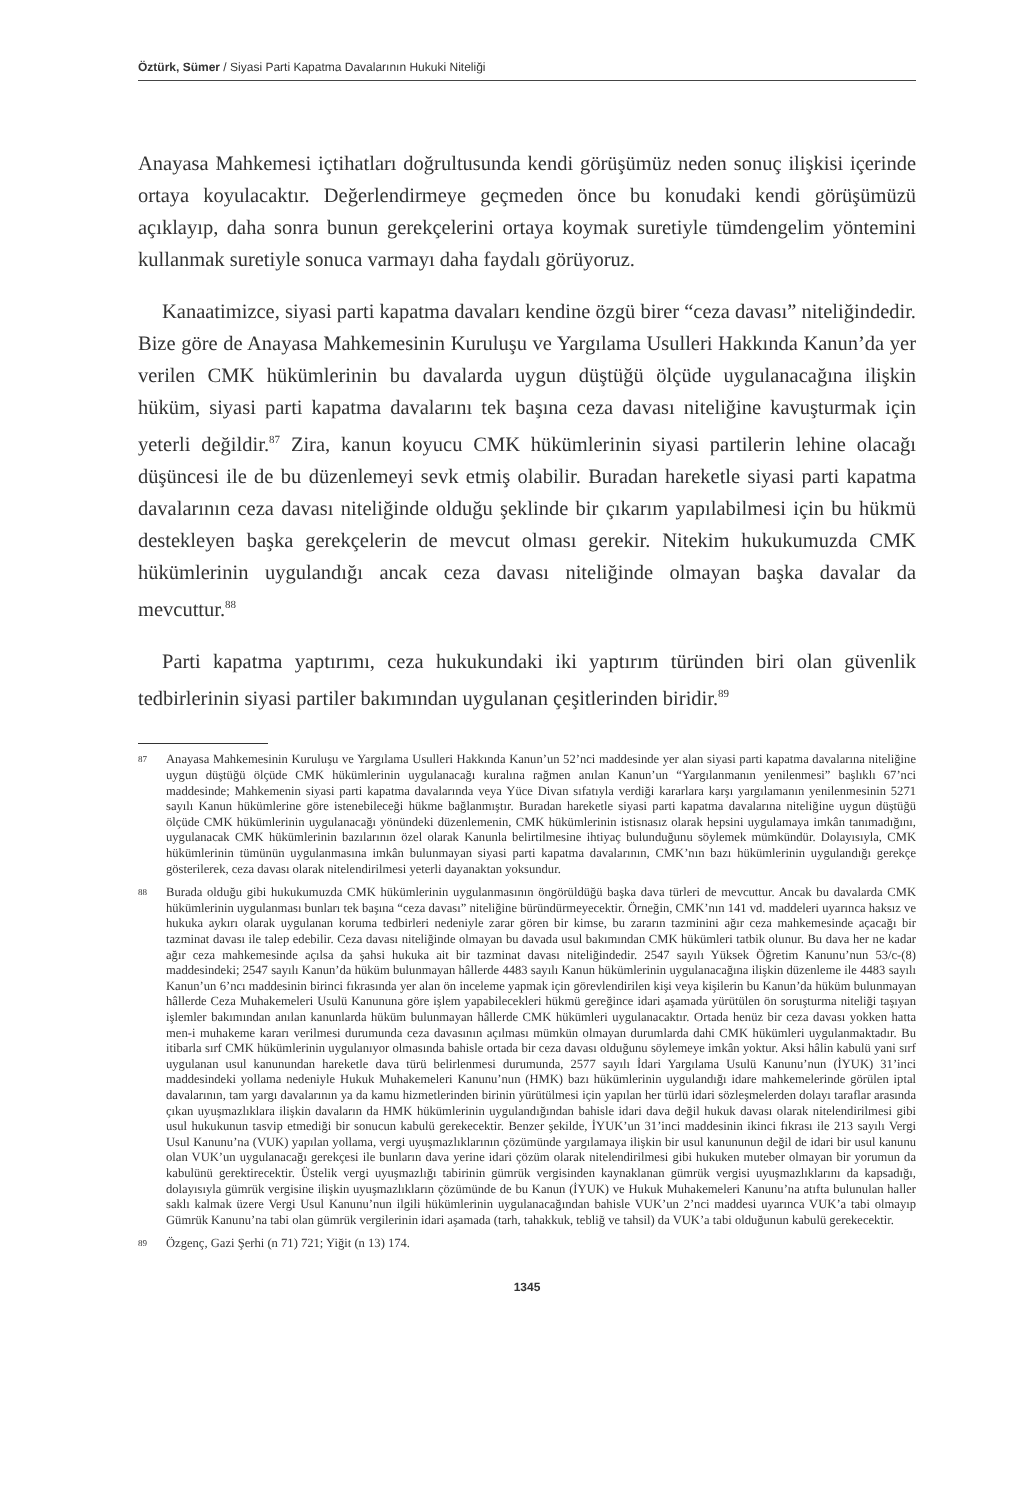Öztürk, Sümer / Siyasi Parti Kapatma Davalarının Hukuki Niteliği
Anayasa Mahkemesi içtihatları doğrultusunda kendi görüşümüz neden sonuç ilişkisi içerinde ortaya koyulacaktır. Değerlendirmeye geçmeden önce bu konudaki kendi görüşümüzü açıklayıp, daha sonra bunun gerekçelerini ortaya koymak suretiyle tümdengelim yöntemini kullanmak suretiyle sonuca varmayı daha faydalı görüyoruz.
Kanaatimizce, siyasi parti kapatma davaları kendine özgü birer “ceza davası” niteliğindedir. Bize göre de Anayasa Mahkemesinin Kuruluşu ve Yargılama Usulleri Hakkında Kanun’da yer verilen CMK hükümlerinin bu davalarda uygun düştüğü ölçüde uygulanacağına ilişkin hüküm, siyasi parti kapatma davalarını tek başına ceza davası niteliğine kavuşturmak için yeterli değildir.<sup>87</sup> Zira, kanun koyucu CMK hükümlerinin siyasi partilerin lehine olacağı düşüncesi ile de bu düzenlemeyi sevk etmiş olabilir. Buradan hareketle siyasi parti kapatma davalarının ceza davası niteliğinde olduğu şeklinde bir çıkarım yapılabilmesi için bu hükmü destekleyen başka gerekçelerin de mevcut olması gerekir. Nitekim hukukumuzda CMK hükümlerinin uygulandığı ancak ceza davası niteliğinde olmayan başka davalar da mevcuttur.<sup>88</sup>
Parti kapatma yaptırımı, ceza hukukundaki iki yaptırım türünden biri olan güvenlik tedbirlerinin siyasi partiler bakımından uygulanan çeşitlerinden biridir.<sup>89</sup>
87 Anayasa Mahkemesinin Kuruluşu ve Yargılama Usulleri Hakkında Kanun’un 52’nci maddesinde yer alan siyasi parti kapatma davalarına niteliğine uygun düştüğü ölçüde CMK hükümlerinin uygulanacağı kuralına rağmen anılan Kanun’un “Yargılanmanın yenilenmesi” başlıklı 67’nci maddesinde; Mahkemenin siyasi parti kapatma davalarında veya Yüce Divan sıfatıyla verdiği kararlara karşı yargılamanın yenilenmesinin 5271 sayılı Kanun hükümlerine göre istenebileceği hükme bağlanmıştır. Buradan hareketle siyasi parti kapatma davalarına niteliğine uygun düştüğü ölçüde CMK hükümlerinin uygulanacağı yönündeki düzenlemenin, CMK hükümlerinin istisnasız olarak hepsini uygulamaya imkân tanımadığını, uygulanacak CMK hükümlerinin bazılarının özel olarak Kanunla belirtilmesine ihtiyaç bulunduğunu söylemek mümkündür. Dolayısıyla, CMK hükümlerinin tümünün uygulanmasına imkân bulunmayan siyasi parti kapatma davalarının, CMK’nın bazı hükümlerinin uygulandığı gerekçe gösterilerek, ceza davası olarak nitelendirilmesi yeterli dayanaktan yoksundur.
88 Burada olduğu gibi hukukumuzda CMK hükümlerinin uygulanmasının öngörüldüğü başka dava türleri de mevcuttur. Ancak bu davalarda CMK hükümlerinin uygulanması bunları tek başına “ceza davası” niteliğine büründürmeyecektir. Örneğin, CMK’nın 141 vd. maddeleri uyarınca haksız ve hukuka aykırı olarak uygulanan koruma tedbirleri nedeniyle zarar gören bir kimse, bu zararın tazminini ağır ceza mahkemesinde açacağı bir tazminat davası ile talep edebilir. Ceza davası niteliğinde olmayan bu davada usul bakımından CMK hükümleri tatbik olunur. Bu dava her ne kadar ağır ceza mahkemesinde açılsa da şahsi hukuka ait bir tazminat davası niteliğindedir. 2547 sayılı Yüksek Öğretim Kanunu’nun 53/c-(8) maddesindeki; 2547 sayılı Kanun’da hüküm bulunmayan hâllerde 4483 sayılı Kanun hükümlerinin uygulanacağına ilişkin düzenleme ile 4483 sayılı Kanun’un 6’ncı maddesinin birinci fıkrasında yer alan ön inceleme yapmak için görevlendirilen kişi veya kişilerin bu Kanun’da hüküm bulunmayan hâllerde Ceza Muhakemeleri Usulü Kanununa göre işlem yapabilecekleri hükmü gereğince idari aşamada yürütülen ön soruşturma niteliği taşıyan işlemler bakımından anılan kanunlarda hüküm bulunmayan hâllerde CMK hükümleri uygulanacaktır. Ortada henüz bir ceza davası yokken hatta men-i muhakeme kararı verilmesi durumunda ceza davasının açılması mümkün olmayan durumlarda dahi CMK hükümleri uygulanmaktadır. Bu itibarla sırf CMK hükümlerinin uygulanıyor olmasında bahisle ortada bir ceza davası olduğunu söylemeye imkân yoktur. Aksi hâlin kabulü yani sırf uygulanan usul kanunundan hareketle dava türü belirlenmesi durumunda, 2577 sayılı İdari Yargılama Usulü Kanunu’nun (İYUK) 31’inci maddesindeki yollama nedeniyle Hukuk Muhakemeleri Kanunu’nun (HMK) bazı hükümlerinin uygulandığı idare mahkemelerinde görülen iptal davalarının, tam yargı davalarının ya da kamu hizmetlerinden birinin yürütülmesi için yapılan her türlü idari sözleşmelerden dolayı taraflar arasında çıkan uyuşmazlıklara ilişkin davaların da HMK hükümlerinin uygulandığından bahisle idari dava değil hukuk davası olarak nitelendirilmesi gibi usul hukukunun tasvip etmediği bir sonucun kabulü gerekecektir. Benzer şekilde, İYUK’un 31’inci maddesinin ikinci fıkrası ile 213 sayılı Vergi Usul Kanunu’na (VUK) yapılan yollama, vergi uyuşmazlıklarının çözümünde yargılamaya ilişkin bir usul kanununun değil de idari bir usul kanunu olan VUK’un uygulanacağı gerekçesi ile bunların dava yerine idari çözüm olarak nitelendirilmesi gibi hukuken muteber olmayan bir yorumun da kabulünü gerektirecektir. Üstelik vergi uyuşmazlığı tabirinin gümrük vergisinden kaynaklanan gümrük vergisi uyuşmazlıklarını da kapsadığı, dolayısıyla gümrük vergisine ilişkin uyuşmazlıkların çözümünde de bu Kanun (İYUK) ve Hukuk Muhakemeleri Kanunu’na atıfta bulunulan haller saklı kalmak üzere Vergi Usul Kanunu’nun ilgili hükümlerinin uygulanacağından bahisle VUK’un 2’nci maddesi uyarınca VUK’a tabi olmayıp Gümrük Kanunu’na tabi olan gümrük vergilerinin idari aşamada (tarh, tahakkuk, tebliğ ve tahsil) da VUK’a tabi olduğunun kabulü gerekecektir.
89 Özgenç, Gazi Şerhi (n 71) 721; Yiğit (n 13) 174.
1345